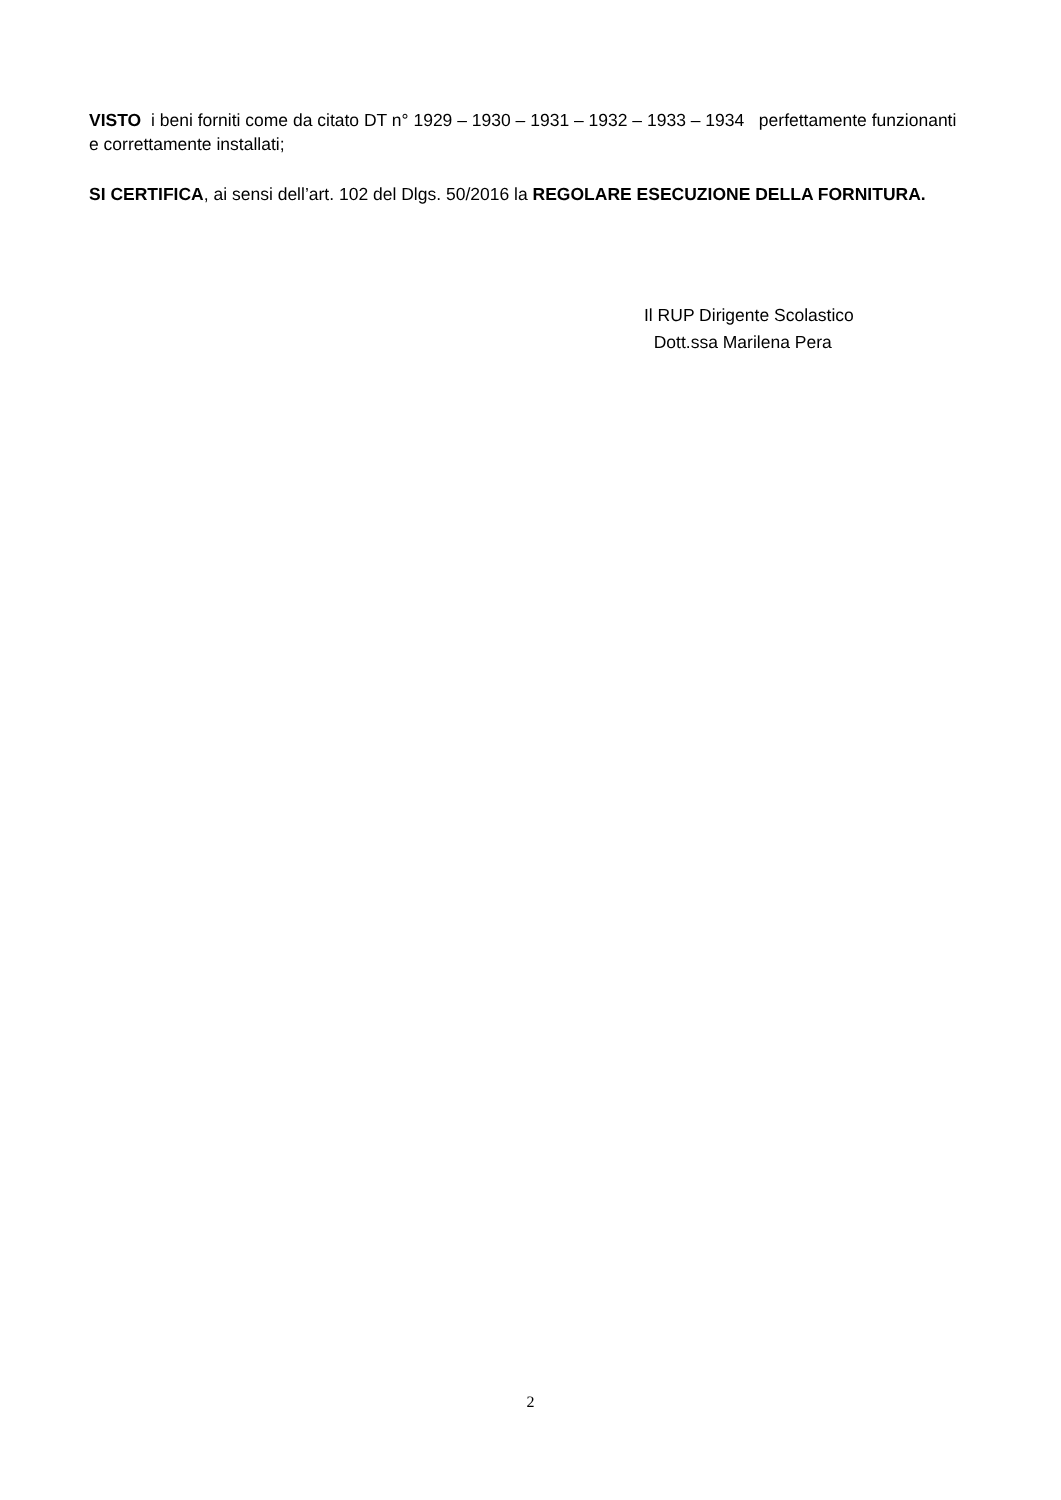VISTO i beni forniti come da citato DT n° 1929 – 1930 – 1931 – 1932 – 1933 – 1934 perfettamente funzionanti e correttamente installati;
SI CERTIFICA, ai sensi dell’art. 102 del Dlgs. 50/2016 la REGOLARE ESECUZIONE DELLA FORNITURA.
Il RUP Dirigente Scolastico
Dott.ssa Marilena Pera
2